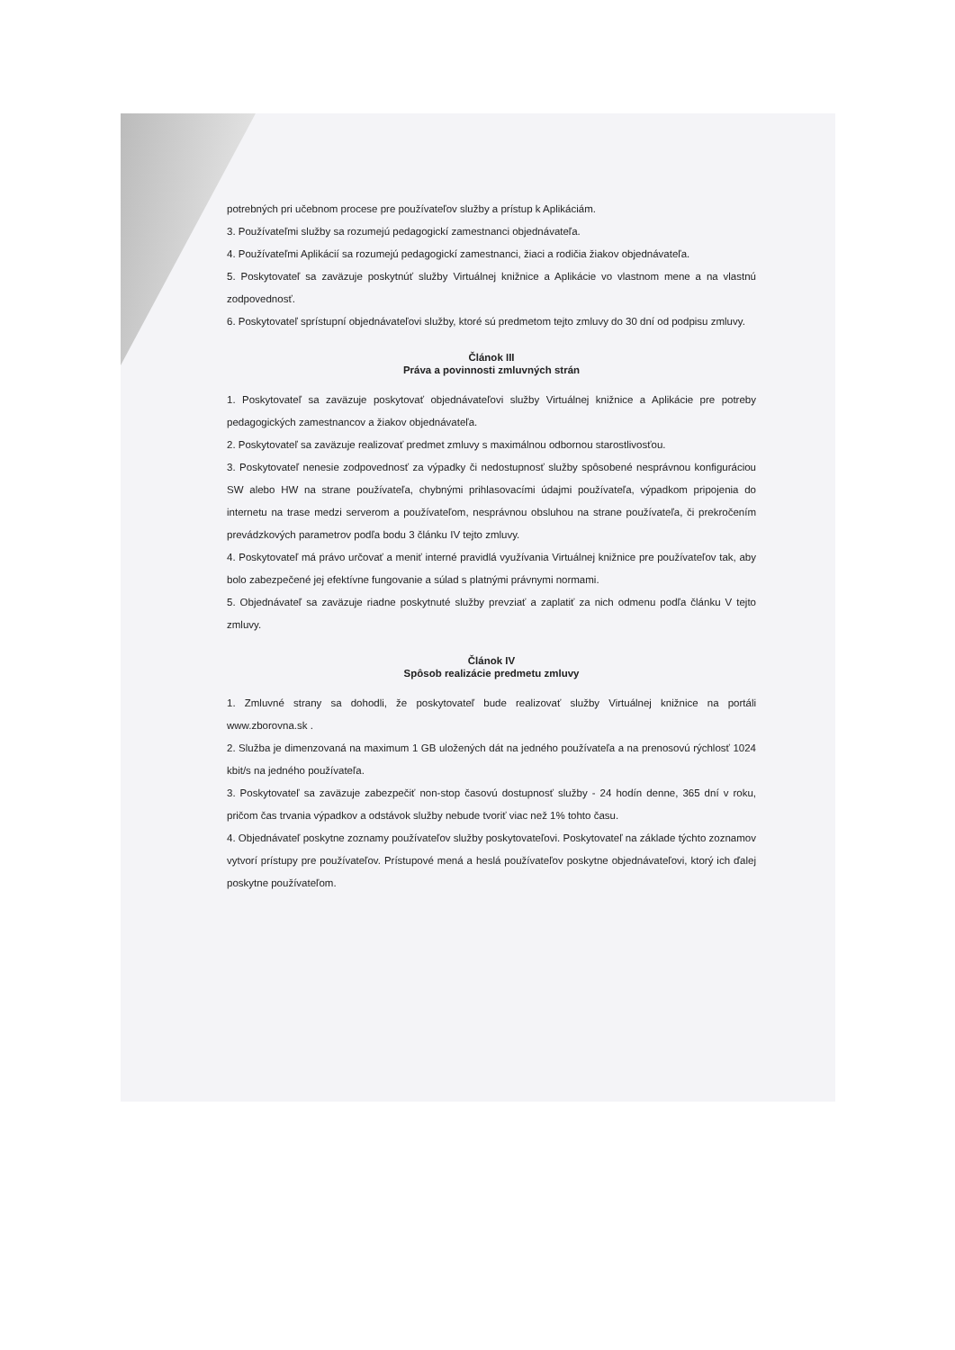potrebných pri učebnom procese pre používateľov služby a prístup k Aplikáciám.
3. Používateľmi služby sa rozumejú pedagogickí zamestnanci objednávateľa.
4. Používateľmi Aplikácií sa rozumejú pedagogickí zamestnanci, žiaci a rodičia žiakov objednávateľa.
5. Poskytovateľ sa zaväzuje poskytnúť služby Virtuálnej knižnice a Aplikácie vo vlastnom mene a na vlastnú zodpovednosť.
6. Poskytovateľ sprístupní objednávateľovi služby, ktoré sú predmetom tejto zmluvy do 30 dní od podpisu zmluvy.
Článok III
Práva a povinnosti zmluvných strán
1. Poskytovateľ sa zaväzuje poskytovať objednávateľovi služby Virtuálnej knižnice a Aplikácie pre potreby pedagogických zamestnancov a žiakov objednávateľa.
2. Poskytovateľ sa zaväzuje realizovať predmet zmluvy s maximálnou odbornou starostlivosťou.
3. Poskytovateľ nenesie zodpovednosť za výpadky či nedostupnosť služby spôsobené nesprávnou konfiguráciou SW alebo HW na strane používateľa, chybnými prihlasovacími údajmi používateľa, výpadkom pripojenia do internetu na trase medzi serverom a používateľom, nesprávnou obsluhou na strane používateľa, či prekročením prevádzkových parametrov podľa bodu 3 článku IV tejto zmluvy.
4. Poskytovateľ má právo určovať a meniť interné pravidlá využívania Virtuálnej knižnice pre používateľov tak, aby bolo zabezpečené jej efektívne fungovanie a súlad s platnými právnymi normami.
5. Objednávateľ sa zaväzuje riadne poskytnuté služby prevziať a zaplatiť za nich odmenu podľa článku V tejto zmluvy.
Článok IV
Spôsob realizácie predmetu zmluvy
1. Zmluvné strany sa dohodli, že poskytovateľ bude realizovať služby Virtuálnej knižnice na portáli www.zborovna.sk .
2. Služba je dimenzovaná na maximum 1 GB uložených dát na jedného používateľa a na prenosovú rýchlosť 1024 kbit/s na jedného používateľa.
3. Poskytovateľ sa zaväzuje zabezpečiť non-stop časovú dostupnosť služby - 24 hodín denne, 365 dní v roku, pričom čas trvania výpadkov a odstávok služby nebude tvoriť viac než 1% tohto času.
4. Objednávateľ poskytne zoznamy používateľov služby poskytovateľovi. Poskytovateľ na základe týchto zoznamov vytvorí prístupy pre používateľov. Prístupové mená a heslá používateľov poskytne objednávateľovi, ktorý ich ďalej poskytne používateľom.